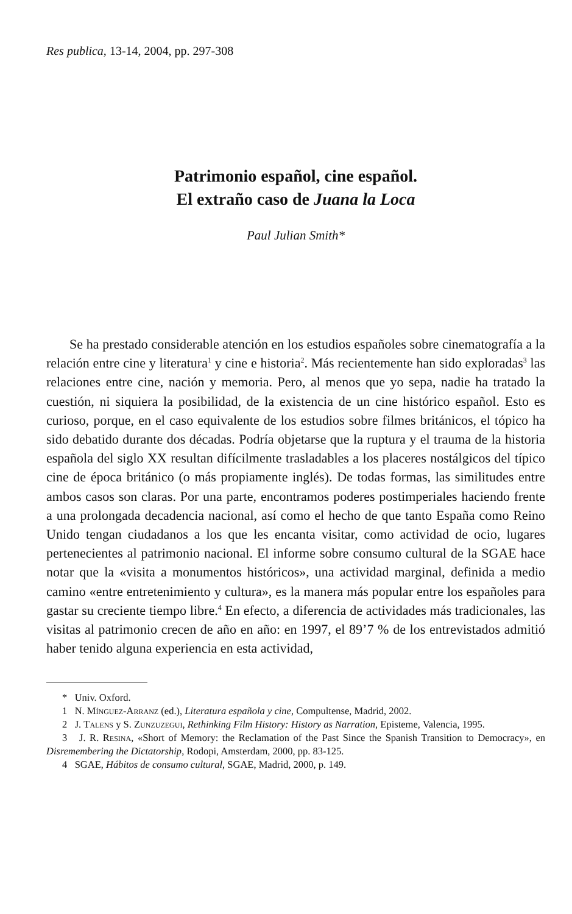Res publica, 13-14, 2004, pp. 297-308
Patrimonio español, cine español.
El extraño caso de Juana la Loca
Paul Julian Smith*
Se ha prestado considerable atención en los estudios españoles sobre cinematografía a la relación entre cine y literatura<sup>1</sup> y cine e historia<sup>2</sup>. Más recientemente han sido exploradas<sup>3</sup> las relaciones entre cine, nación y memoria. Pero, al menos que yo sepa, nadie ha tratado la cuestión, ni siquiera la posibilidad, de la existencia de un cine histórico español. Esto es curioso, porque, en el caso equivalente de los estudios sobre filmes británicos, el tópico ha sido debatido durante dos décadas. Podría objetarse que la ruptura y el trauma de la historia española del siglo XX resultan difícilmente trasladables a los placeres nostálgicos del típico cine de época británico (o más propiamente inglés). De todas formas, las similitudes entre ambos casos son claras. Por una parte, encontramos poderes postimperiales haciendo frente a una prolongada decadencia nacional, así como el hecho de que tanto España como Reino Unido tengan ciudadanos a los que les encanta visitar, como actividad de ocio, lugares pertenecientes al patrimonio nacional. El informe sobre consumo cultural de la SGAE hace notar que la «visita a monumentos históricos», una actividad marginal, definida a medio camino «entre entretenimiento y cultura», es la manera más popular entre los españoles para gastar su creciente tiempo libre.<sup>4</sup> En efecto, a diferencia de actividades más tradicionales, las visitas al patrimonio crecen de año en año: en 1997, el 89’7 % de los entrevistados admitió haber tenido alguna experiencia en esta actividad,
* Univ. Oxford.
1 N. Mínguez-Arranz (ed.), Literatura española y cine, Compultense, Madrid, 2002.
2 J. Talens y S. Zunzuzegui, Rethinking Film History: History as Narration, Episteme, Valencia, 1995.
3 J. R. Resina, «Short of Memory: the Reclamation of the Past Since the Spanish Transition to Democracy», en Disremembering the Dictatorship, Rodopi, Amsterdam, 2000, pp. 83-125.
4 SGAE, Hábitos de consumo cultural, SGAE, Madrid, 2000, p. 149.